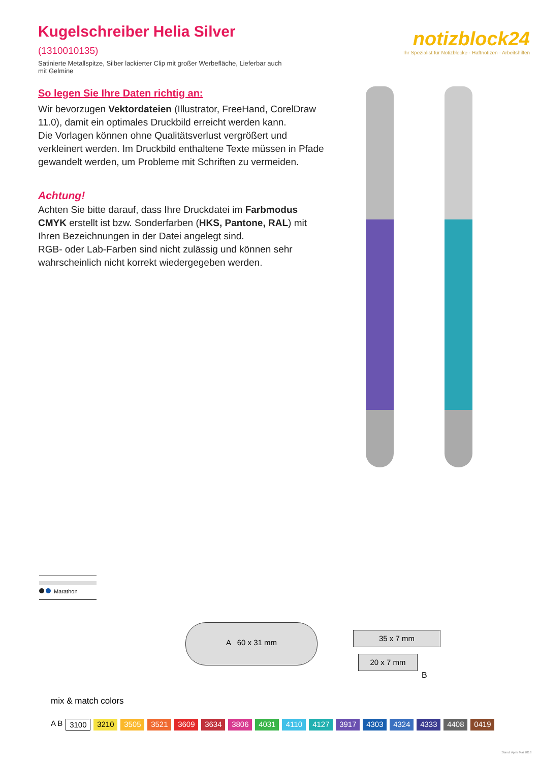Kugelschreiber Helia Silver (1310010135)
Satinierte Metallspitze, Silber lackierter Clip mit großer Werbefläche, Lieferbar auch mit Gelmine
notizblock24
Ihr Spezialist für Notizblöcke · Haftnotizen · Arbeitshilfen
So legen Sie Ihre Daten richtig an:
Wir bevorzugen Vektordateien (Illustrator, FreeHand, CorelDraw 11.0), damit ein optimales Druckbild erreicht werden kann.
Die Vorlagen können ohne Qualitätsverlust vergrößert und verkleinert werden. Im Druckbild enthaltene Texte müssen in Pfade gewandelt werden, um Probleme mit Schriften zu vermeiden.
Achtung!
Achten Sie bitte darauf, dass Ihre Druckdatei im Farbmodus CMYK erstellt ist bzw. Sonderfarben (HKS, Pantone, RAL) mit Ihren Bezeichnungen in der Datei angelegt sind.
RGB- oder Lab-Farben sind nicht zulässig und können sehr wahrscheinlich nicht korrekt wiedergegeben werden.
Marathon
A 60 x 31 mm
35 x 7 mm
20 x 7 mm
B
mix & match colors
A B 3100 3210 3505 3521 3609 3634 3806 4031 4110 4127 3917 4303 4324 4333 4408 0419
Stand: April/ Mai 2013